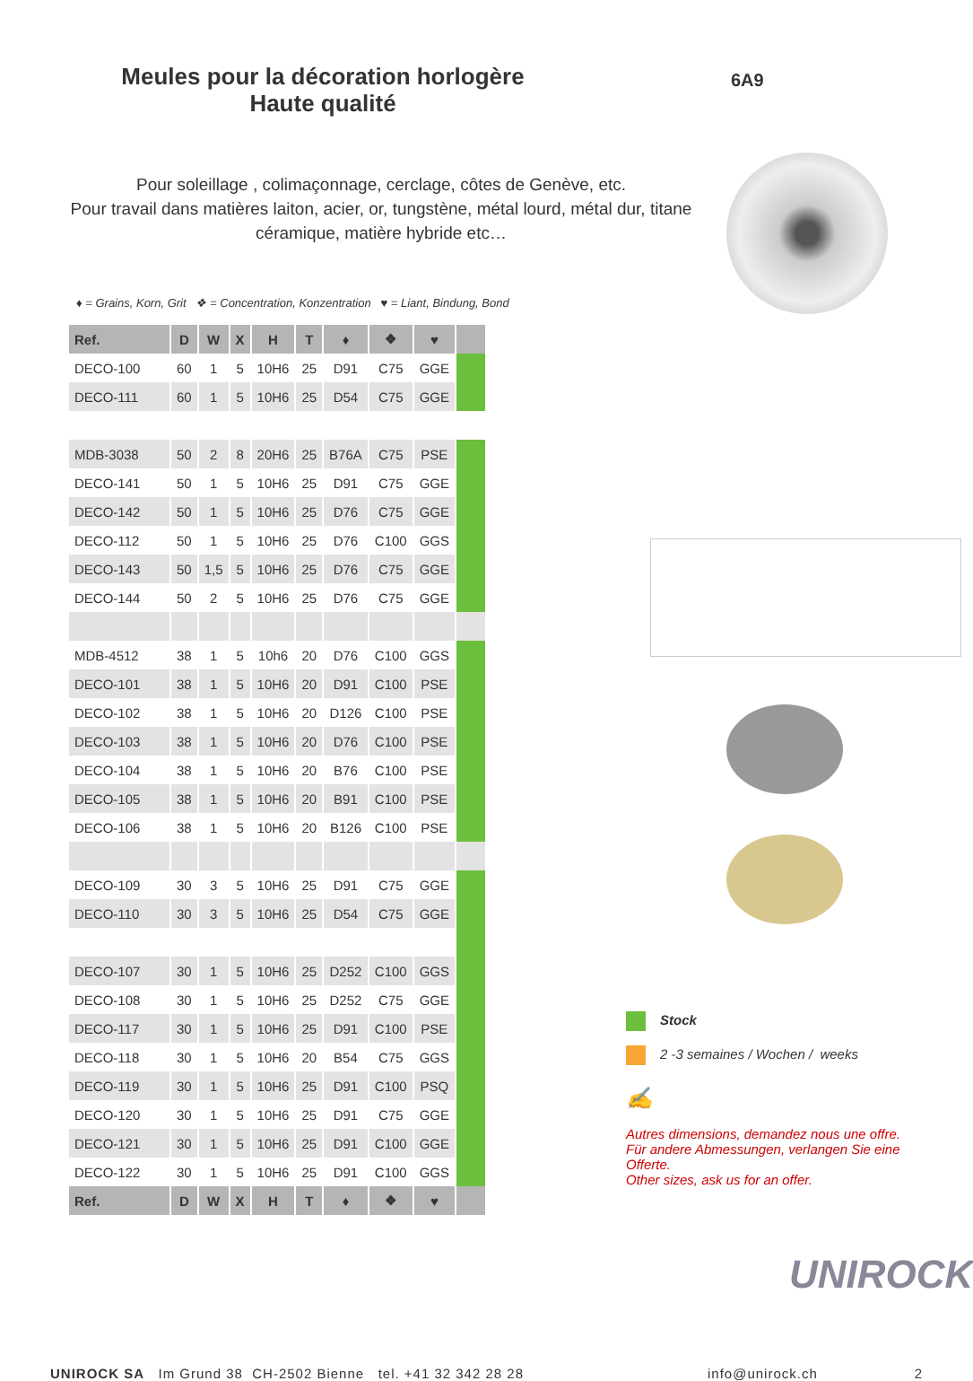Meules pour la décoration horlogère
Haute qualité
6A9
Pour soleillage , colimaçonnage, cerclage, côtes de Genève, etc.
Pour travail dans matières laiton, acier, or, tungstène, métal lourd, métal dur, titane céramique, matière hybride etc…
♦ = Grains, Korn, Grit ❖ = Concentration, Konzentration ♥ = Liant, Bindung, Bond
| Ref. | D | W | X | H | T | ♦ | ❖ | ♥ | |
| --- | --- | --- | --- | --- | --- | --- | --- | --- | --- |
| DECO-100 | 60 | 1 | 5 | 10H6 | 25 | D91 | C75 | GGE | |
| DECO-111 | 60 | 1 | 5 | 10H6 | 25 | D54 | C75 | GGE | |
| MDB-3038 | 50 | 2 | 8 | 20H6 | 25 | B76A | C75 | PSE | |
| DECO-141 | 50 | 1 | 5 | 10H6 | 25 | D91 | C75 | GGE | |
| DECO-142 | 50 | 1 | 5 | 10H6 | 25 | D76 | C75 | GGE | |
| DECO-112 | 50 | 1 | 5 | 10H6 | 25 | D76 | C100 | GGS | |
| DECO-143 | 50 | 1,5 | 5 | 10H6 | 25 | D76 | C75 | GGE | |
| DECO-144 | 50 | 2 | 5 | 10H6 | 25 | D76 | C75 | GGE | |
| MDB-4512 | 38 | 1 | 5 | 10h6 | 20 | D76 | C100 | GGS | |
| DECO-101 | 38 | 1 | 5 | 10H6 | 20 | D91 | C100 | PSE | |
| DECO-102 | 38 | 1 | 5 | 10H6 | 20 | D126 | C100 | PSE | |
| DECO-103 | 38 | 1 | 5 | 10H6 | 20 | D76 | C100 | PSE | |
| DECO-104 | 38 | 1 | 5 | 10H6 | 20 | B76 | C100 | PSE | |
| DECO-105 | 38 | 1 | 5 | 10H6 | 20 | B91 | C100 | PSE | |
| DECO-106 | 38 | 1 | 5 | 10H6 | 20 | B126 | C100 | PSE | |
| DECO-109 | 30 | 3 | 5 | 10H6 | 25 | D91 | C75 | GGE | |
| DECO-110 | 30 | 3 | 5 | 10H6 | 25 | D54 | C75 | GGE | |
| DECO-107 | 30 | 1 | 5 | 10H6 | 25 | D252 | C100 | GGS | |
| DECO-108 | 30 | 1 | 5 | 10H6 | 25 | D252 | C75 | GGE | |
| DECO-117 | 30 | 1 | 5 | 10H6 | 25 | D91 | C100 | PSE | |
| DECO-118 | 30 | 1 | 5 | 10H6 | 20 | B54 | C75 | GGS | |
| DECO-119 | 30 | 1 | 5 | 10H6 | 25 | D91 | C100 | PSQ | |
| DECO-120 | 30 | 1 | 5 | 10H6 | 25 | D91 | C75 | GGE | |
| DECO-121 | 30 | 1 | 5 | 10H6 | 25 | D91 | C100 | GGE | |
| DECO-122 | 30 | 1 | 5 | 10H6 | 25 | D91 | C100 | GGS | |
| Ref. | D | W | X | H | T | ♦ | ❖ | ♥ | |
Stock
2 -3 semaines / Wochen / weeks
✍
Autres dimensions, demandez nous une offre.
Für andere Abmessungen, verlangen Sie eine Offerte.
Other sizes, ask us for an offer.
UNIROCK
UNIROCK SA Im Grund 38 CH-2502 Bienne tel. +41 32 342 28 28 info@unirock.ch 2